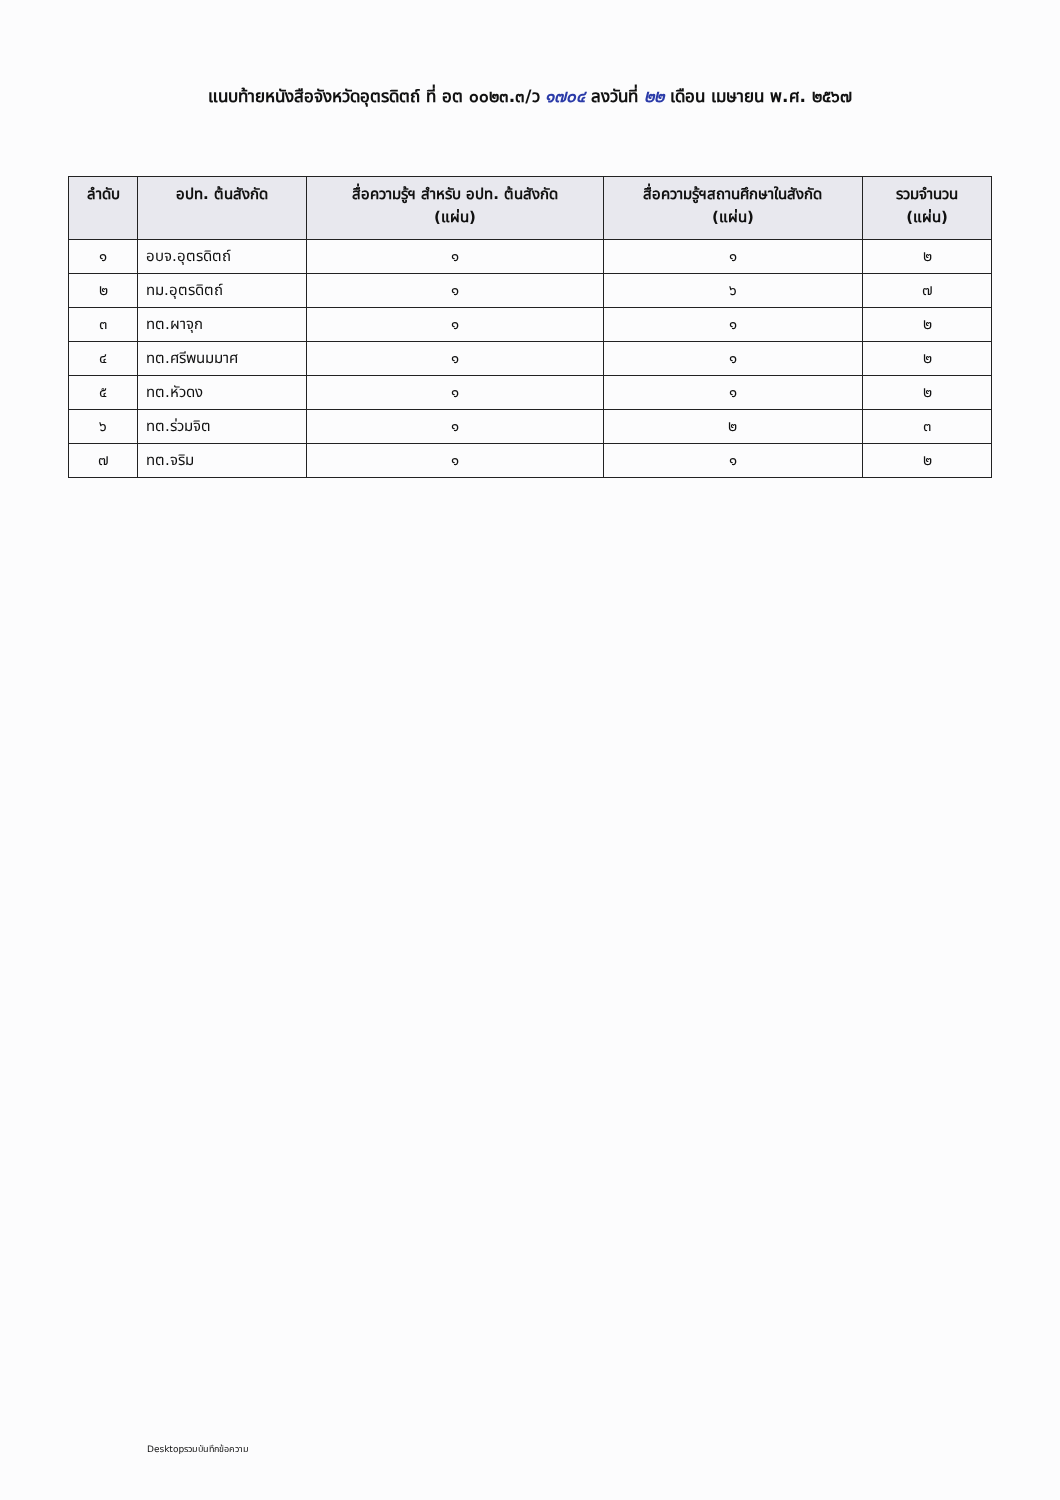แนบท้ายหนังสือจังหวัดอุตรดิตถ์ ที่ อต ๐๐๒๓.๓/ว ๑๗๐๔ ลงวันที่ ๒๒ เดือน เมษายน พ.ศ. ๒๕๖๗
| ลำดับ | อปท. ต้นสังกัด | สื่อความรู้ฯ สำหรับ อปท. ต้นสังกัด (แผ่น) | สื่อความรู้ฯสถานศึกษาในสังกัด (แผ่น) | รวมจำนวน (แผ่น) |
| --- | --- | --- | --- | --- |
| ๑ | อบจ.อุตรดิตถ์ | ๑ | ๑ | ๒ |
| ๒ | ทม.อุตรดิตถ์ | ๑ | ๖ | ๗ |
| ๓ | ทต.ผาจุก | ๑ | ๑ | ๒ |
| ๔ | ทต.ศรีพนมมาศ | ๑ | ๑ | ๒ |
| ๕ | ทต.หัวดง | ๑ | ๑ | ๒ |
| ๖ | ทต.ร่วมจิต | ๑ | ๒ | ๓ |
| ๗ | ทต.จริม | ๑ | ๑ | ๒ |
Desktopรวมบันทึกข้อความ